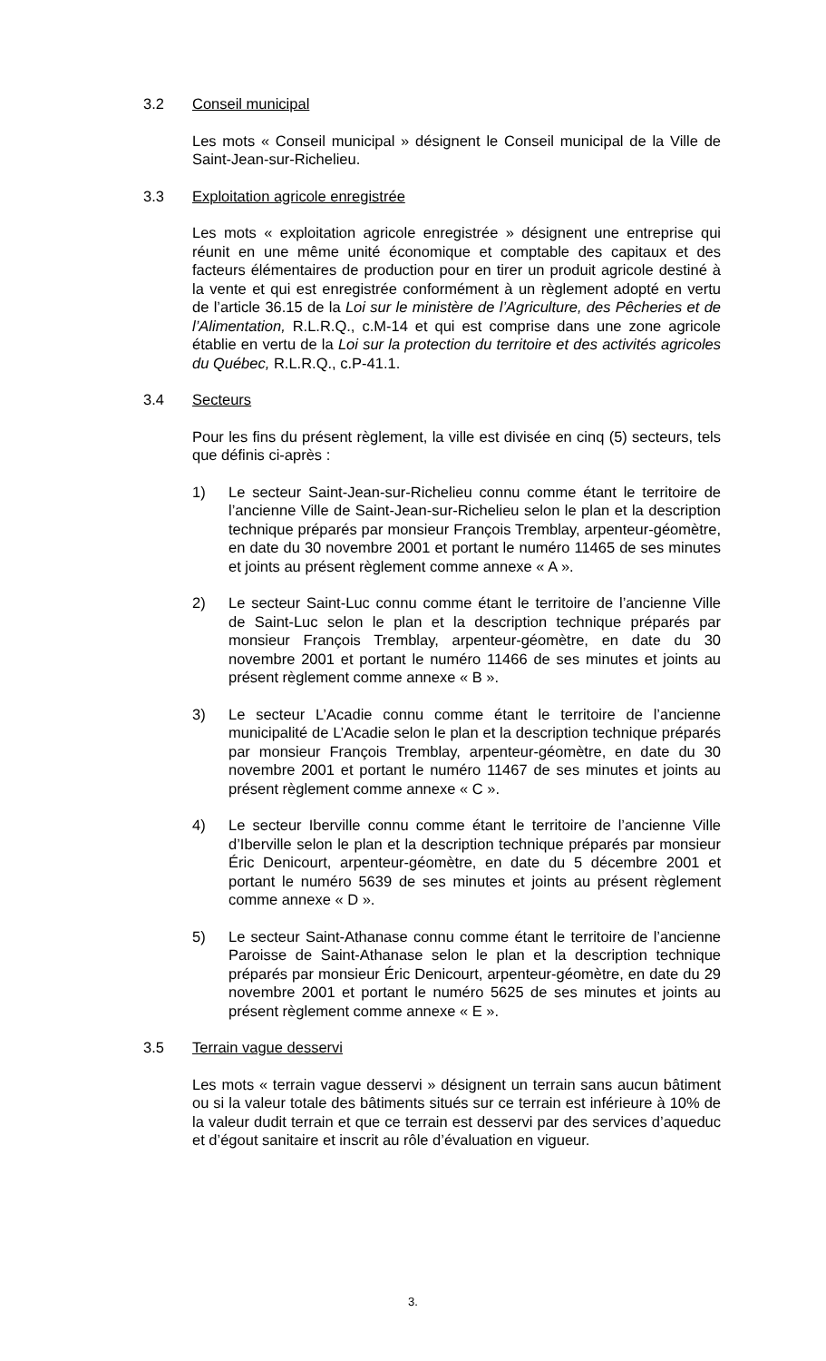3.2 Conseil municipal
Les mots « Conseil municipal » désignent le Conseil municipal de la Ville de Saint-Jean-sur-Richelieu.
3.3 Exploitation agricole enregistrée
Les mots « exploitation agricole enregistrée » désignent une entreprise qui réunit en une même unité économique et comptable des capitaux et des facteurs élémentaires de production pour en tirer un produit agricole destiné à la vente et qui est enregistrée conformément à un règlement adopté en vertu de l’article 36.15 de la Loi sur le ministère de l’Agriculture, des Pêcheries et de l’Alimentation, R.L.R.Q., c.M-14 et qui est comprise dans une zone agricole établie en vertu de la Loi sur la protection du territoire et des activités agricoles du Québec, R.L.R.Q., c.P-41.1.
3.4 Secteurs
Pour les fins du présent règlement, la ville est divisée en cinq (5) secteurs, tels que définis ci-après :
1) Le secteur Saint-Jean-sur-Richelieu connu comme étant le territoire de l’ancienne Ville de Saint-Jean-sur-Richelieu selon le plan et la description technique préparés par monsieur François Tremblay, arpenteur-géomètre, en date du 30 novembre 2001 et portant le numéro 11465 de ses minutes et joints au présent règlement comme annexe « A ».
2) Le secteur Saint-Luc connu comme étant le territoire de l’ancienne Ville de Saint-Luc selon le plan et la description technique préparés par monsieur François Tremblay, arpenteur-géomètre, en date du 30 novembre 2001 et portant le numéro 11466 de ses minutes et joints au présent règlement comme annexe « B ».
3) Le secteur L’Acadie connu comme étant le territoire de l’ancienne municipalité de L’Acadie selon le plan et la description technique préparés par monsieur François Tremblay, arpenteur-géomètre, en date du 30 novembre 2001 et portant le numéro 11467 de ses minutes et joints au présent règlement comme annexe « C ».
4) Le secteur Iberville connu comme étant le territoire de l’ancienne Ville d’Iberville selon le plan et la description technique préparés par monsieur Éric Denicourt, arpenteur-géomètre, en date du 5 décembre 2001 et portant le numéro 5639 de ses minutes et joints au présent règlement comme annexe « D ».
5) Le secteur Saint-Athanase connu comme étant le territoire de l’ancienne Paroisse de Saint-Athanase selon le plan et la description technique préparés par monsieur Éric Denicourt, arpenteur-géomètre, en date du 29 novembre 2001 et portant le numéro 5625 de ses minutes et joints au présent règlement comme annexe « E ».
3.5 Terrain vague desservi
Les mots « terrain vague desservi » désignent un terrain sans aucun bâtiment ou si la valeur totale des bâtiments situés sur ce terrain est inférieure à 10% de la valeur dudit terrain et que ce terrain est desservi par des services d’aqueduc et d’égout sanitaire et inscrit au rôle d’évaluation en vigueur.
3.